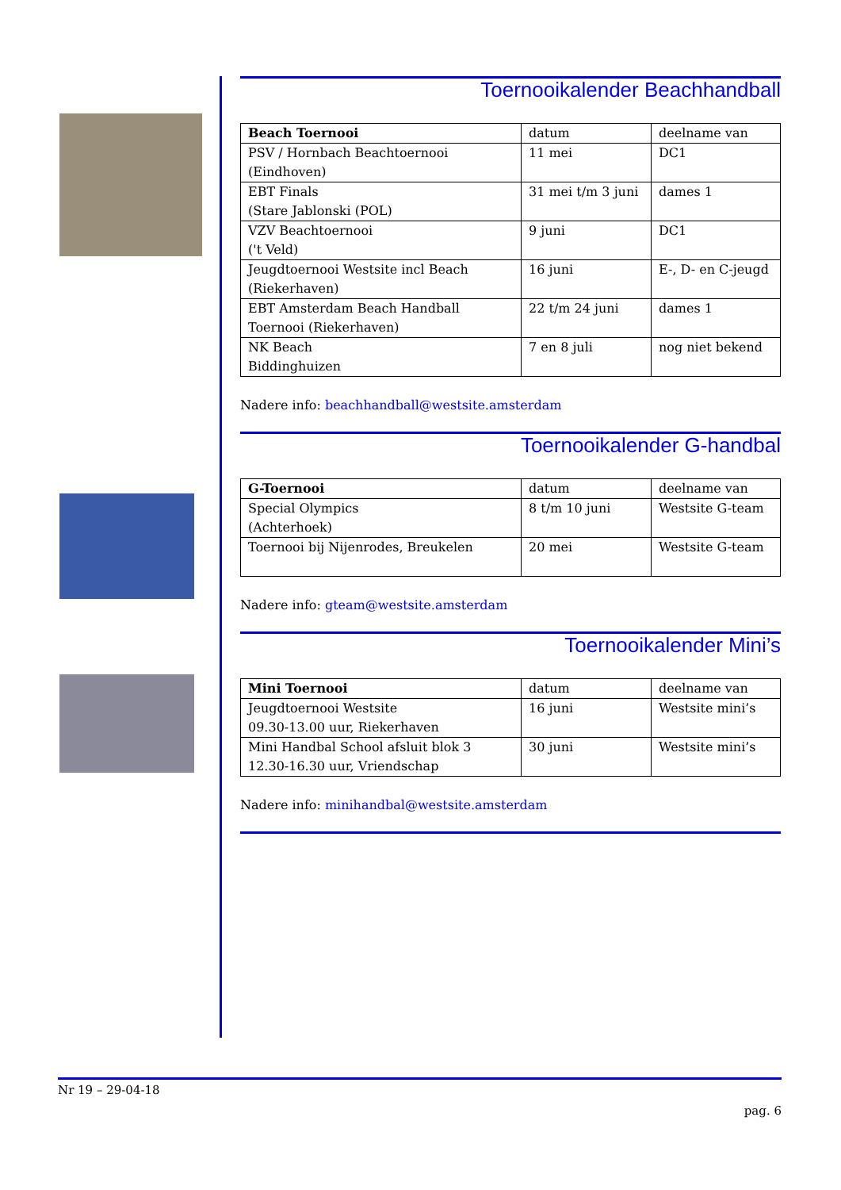Toernooikalender Beachhandball
| Beach Toernooi | datum | deelname van |
| --- | --- | --- |
| PSV / Hornbach Beachtoernooi (Eindhoven) | 11 mei | DC1 |
| EBT Finals (Stare Jablonski (POL) | 31 mei t/m 3 juni | dames 1 |
| VZV Beachtoernooi ('t Veld) | 9 juni | DC1 |
| Jeugdtoernooi Westsite incl Beach (Riekerhaven) | 16 juni | E-, D- en C-jeugd |
| EBT Amsterdam Beach Handball Toernooi (Riekerhaven) | 22 t/m 24 juni | dames 1 |
| NK Beach Biddinghuizen | 7 en 8 juli | nog niet bekend |
Nadere info: beachhandball@westsite.amsterdam
Toernooikalender G-handbal
| G-Toernooi | datum | deelname van |
| --- | --- | --- |
| Special Olympics (Achterhoek) | 8 t/m 10 juni | Westsite G-team |
| Toernooi bij Nijenrodes, Breukelen | 20 mei | Westsite G-team |
Nadere info: gteam@westsite.amsterdam
Toernooikalender Mini’s
| Mini Toernooi | datum | deelname van |
| --- | --- | --- |
| Jeugdtoernooi Westsite 09.30-13.00 uur, Riekerhaven | 16 juni | Westsite mini’s |
| Mini Handbal School afsluit blok 3 12.30-16.30 uur, Vriendschap | 30 juni | Westsite mini’s |
Nadere info: minihandbal@westsite.amsterdam
Nr 19 – 29-04-18
pag. 6